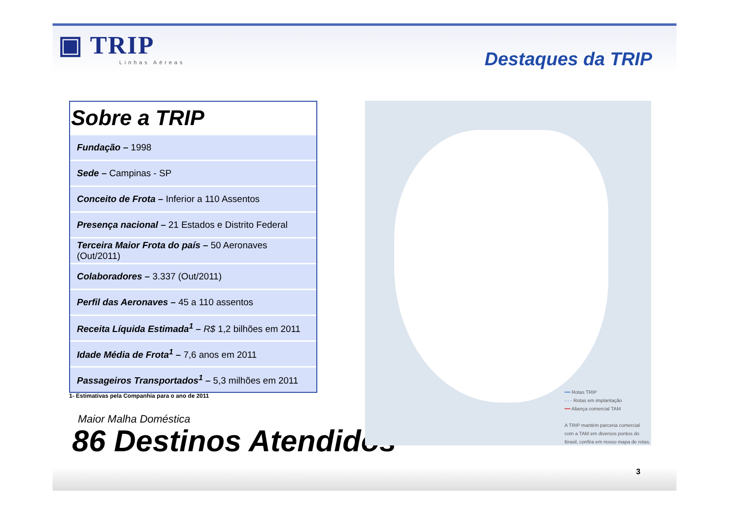▣ TRIP
Linhas Aéreas
Destaques da TRIP
Sobre a TRIP
| Fundação – 1998 |
| Sede – Campinas - SP |
| Conceito de Frota – Inferior a 110 Assentos |
| Presença nacional – 21 Estados e Distrito Federal |
| Terceira Maior Frota do país – 50 Aeronaves (Out/2011) |
| Colaboradores – 3.337 (Out/2011) |
| Perfil das Aeronaves – 45 a 110 assentos |
| Receita Líquida Estimada<sup>1</sup> – R$ 1,2 bilhões em 2011 |
| Idade Média de Frota<sup>1</sup> – 7,6 anos em 2011 |
| Passageiros Transportados<sup>1</sup> – 5,3 milhões em 2011 |
1- Estimativas pela Companhia para o ano de 2011
Maior Malha Doméstica
86 Destinos Atendidos
━━ Rotas TRIP
- - - Rotas em implantação
━━ Aliança comercial TAM
A TRIP mantém parceria comercial
com a TAM em diversos pontos do
Brasil, confira em nosso mapa de rotas.
3